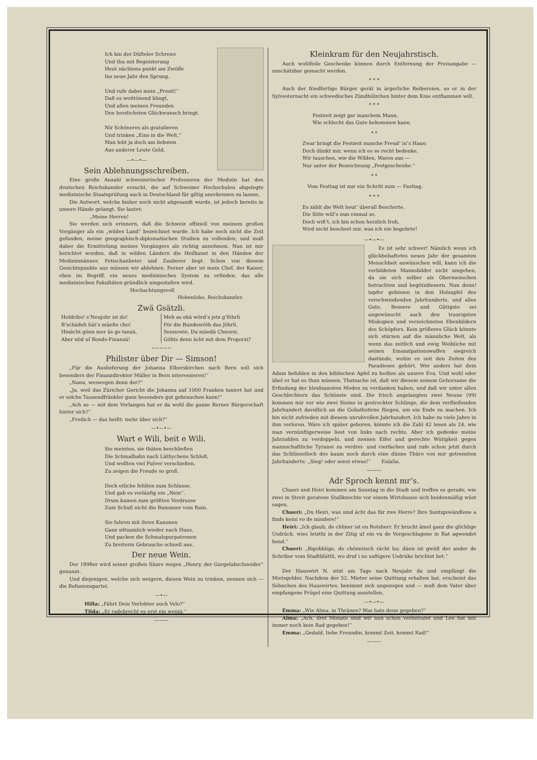Ich bin der Düfteler Schreier
Und thu mit Begeisterung
Heut nächtens punkt am Zwölfe
Ins neue Jahr den Sprung,
Und rufe dabei mein „Prosit!“
Daß es weittönend klingt,
Und allen meinen Freunden
Den herzlichsten Glückwunsch bringt.
Nir Schöneres als gratulieren
Und trinken „Eins in die Welt,“
Man lebt ja doch am liebsten
Aus anderer Leute Geld.
—•—•—
Sein Ablehnungsschreiben.
Eine große Anzahl schweizerischer Professoren der Medizin hat den deutschen Reichskanzler ersucht, die auf Schweizer Hochschulen abgelegte medizinische Staatsprüfung auch in Deutschland für giltig anerkennen zu lassen.
Die Antwort, welche bisher noch nicht abgesandt wurde, ist jedoch bereits in unsere Hände gelangt. Sie lautet:
„Meine Herren!
Sie werden sich erinnern, daß die Schweiz offiziell von meinem großen Vorgänger als ein „wildes Land“ bezeichnet wurde. Ich habe noch nicht die Zeit gefunden, meine geographisch-diplomatischen Studien zu vollenden, und muß daher die Ermittelung meines Vorgängers als richtig annehmen. Nun ist mir berichtet worden, daß in wilden Ländern die Heilkunst in den Händen der Medizinmänner, Fetischanbeter und Zauberer liegt. Schon von diesem Gesichtspunkte aus müssen wir ablehnen. Ferner aber ist mein Chef, der Kaiser, eben im Begriff, ein neues medizinisches System zu erfinden, das alle medizinischen Fakultäten gründlich umgestalten wird.
Hochachtungsvoll
Hohenlohe, Reichskanzler.
Zwä Gsätzli.
Holdriho! s’Neujohr ist do!
B’schädeli hät’s müeße cho!
Hinächt gönn mer äs go tanzä,
Aber nöd uf Bonds-Finanzä!
Meh as ebä wörd’s jetz g’föhrli
För die Bundesröth das Jöhrli.
Sennowie, Du müedä Chnorzi,
Göhts denn ächt mit dem Proporzi?
~~~~~
Philister über Dir — Simson!
„Für die Auslieferung der Johanna Elberskirchen nach Bern soll sich besonders der Finanzdirektor Müller in Bern interessieren!“
„Nanu, weswegen denn der?“
„Ja, weil das Züricher Gericht die Johanna auf 1000 Franken taxiert hat und er solche Tausendfränkler ganz besonders gut gebrauchen kann!“
„Ach so — mit dem Verlangen hat er da wohl die ganze Berner Bürgerschaft hinter sich?“
„Freilich — das heißt: mehr über sich?“
—•—•—
Wart e Wili, beit e Wili.
Sie meinten, sie thäten beschließen
Die Schmalbahn nach Lüthychens Schloß,
Und wollten viel Pulver verschießen,
Zu zeigen die Freude so groß.
Doch etliche fehlten zum Schlusse,
Und gab es vorläufig ein „Nein“.
Drum kamen zum größten Verdrusse
Zum Schuß nicht die Bummser vom Rain.
Sie fahren mit ihren Kanonen
Ganz sittsamlich wieder nach Haus,
Und packen die Schmalspurpatronen
Zu breiterm Gebrauche schnell aus.
Der neue Wein.
Der 1898er wird seiner großen Säure wegen „Henry, der Gurgelabschneider“ genannt.
Und diejenigen, welche sich weigern, diesen Wein zu trinken, nennen sich — die Refusionspartei.
—•—
Hilla: „Fährt Dein Verlobter auch Velo?“
Tilda: „Er radebrecht es erst ein wenig.“
———
Kleinkram für den Neujahrstisch.
Auch wohlfeile Geschenke können durch Entfernung der Preisangabe — unschätzbar gemacht werden.
* * *
Auch der friedfertige Bürger gerät in ärgerliche Reibereien, so er in der Sylvesternacht ein schwedisches Zündhölzchen hinter dem Knie entflammen will.
* * *
Festzeit zeigt gar manchem Mann,
Wie schlecht das Gute bekommen kann.
* *
Zwar bringt die Festzeit manche Freud’ in’s Haus;
Doch dünkt mir, wenn ich es so recht bedenke,
Wir tauschen, wie die Wilden, Waren aus —
Nur unter der Bezeichnung „Festgeschenke.“
* *
Vom Festtag ist nur ein Schritt zum — Fasttag.
* * *
Es zählt die Welt heut’ überall Bescherte,
Die Sitte will’s nun einmal so.
Doch wiß’t, ich bin schon herzlich froh,
Wird nicht beschert mir, was ich nie begehrte!
—•—•—
Es ist sehr schwer! Nämlich wenn ich glückbehaftetes neues Jahr der gesamten Menschheit anwünschen will, kann ich die verbildeten Mannsbilder nicht umgehen, da sie sich selber als Obermenschen betrachten und begötzdienern. Nun denn! tapfer gebissen in den Holzapfel des verschwindenden Jahrhunderts, und alles Gute, Bessere und Gütigste sei angewünscht auch den traurigsten Miskopien und verzeichneten Ebenbildern des Schöpfers. Kein größeres Glück könnte sich stürzen auf die männliche Welt, als wenn das zeitlich und ewig Weibliche mit seinen Emanzipationswaffen siegreich dastünde, wohin es seit den Zeiten des Paradieses gehört. Wer anders hat dem Adam befohlen in den biblischen Apfel zu beißen als unsere Eva. Und wohl oder übel er hat es thun müssen. Thatsache ist, daß wir diesem seinem Gehorsame die Erfindung der kleidsamsten Moden zu verdanken haben, und daß wir unter allen Geschlechtern das Schönste sind. Die frisch angelangten zwei Neune (99) kommen mir vor wie zwei Steine in gestreckter Schlinge, die dem verfließenden Jahrhundert davidlich an die Goliathstirne fliegen, um ein Ende zu machen. Ich bin nicht zufrieden mit diesem unruhvollen Jahrhundert. Ich habe zu viele Jahre in ihm verloren. Wäre ich später geboren, könnte ich die Zahl 42 lesen als 24, wie man vernünftigerweise liest von links nach rechts. Aber ich gedenke meine Jahrzahlen zu verdoppeln, und meinen Eifer und gerechte Wütigkeit gegen mannschaftliche Tyranei zu verdrei- und vierfachen und rufe schon jetzt durch das Schlüsselloch des kaum noch durch eine dünne Thüre von mir getrennten Jahrhunderts: „Sieg! oder sonst etwas!“ Eulalia.
———
Adr Sproch kennt mr’s.
Chueri und Heiri kommen am Sonntag in die Stadt und treffen es gerade, wie zwei in Streit geratene Stallknechte vor einem Wirtshause sich heidenmäßig wüst sagen.
Chueri: „Du Heiri, was sind ächt das für zwe Herre? Ihre Suntigswändlene a finds keini vo de mindere!“
Heiri: „Ich glaub, de chliner ist en Rotsherr. Er brucht ämel ganz die glichlige Usdrück, wies letzthi in der Zitig uf ein vu de Vorgeschlagene in Rat agwendet hend.“
Chueri: „Bigobblige, de chönntisch rächt ha; dänn ist gwüß der ander de Schriber vom Stadtblättli, wo druf i no saftigere Usdrüke brichtet het.“
Der Hauswirt N. sitzt am Tage nach Neujahr da und empfängt die Mietsgelder. Nachdem der 52. Mieter seine Quittung erhalten hat, erscheint das Söhnchen des Hauswirtes, benimmt sich ungezogen und — muß dem Vater über empfangene Prügel eine Quittung ausstellen.
—•—•—
Emma: „Wie Alma, in Thränen? Was hats denn gegeben?“
Alma: „Ach, drei Monate sind wir nun schon verheiratet und Leo hat mir immer noch kein Rad gegeben!“
Emma: „Geduld, liebe Freundin, kommt Zeit, kommt Rad!“
———